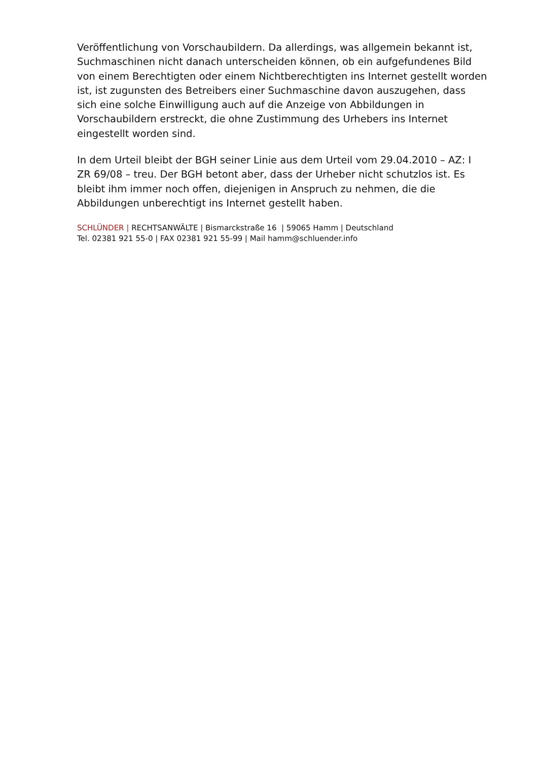Veröffentlichung von Vorschaubildern. Da allerdings, was allgemein bekannt ist, Suchmaschinen nicht danach unterscheiden können, ob ein aufgefundenes Bild von einem Berechtigten oder einem Nichtberechtigten ins Internet gestellt worden ist, ist zugunsten des Betreibers einer Suchmaschine davon auszugehen, dass sich eine solche Einwilligung auch auf die Anzeige von Abbildungen in Vorschaubildern erstreckt, die ohne Zustimmung des Urhebers ins Internet eingestellt worden sind.
In dem Urteil bleibt der BGH seiner Linie aus dem Urteil vom 29.04.2010 – AZ: I ZR 69/08 – treu. Der BGH betont aber, dass der Urheber nicht schutzlos ist. Es bleibt ihm immer noch offen, diejenigen in Anspruch zu nehmen, die die Abbildungen unberechtigt ins Internet gestellt haben.
SCHLÜNDER | RECHTSANWÄLTE | Bismarckstraße 16 | 59065 Hamm | Deutschland
Tel. 02381 921 55-0 | FAX 02381 921 55-99 | Mail hamm@schluender.info